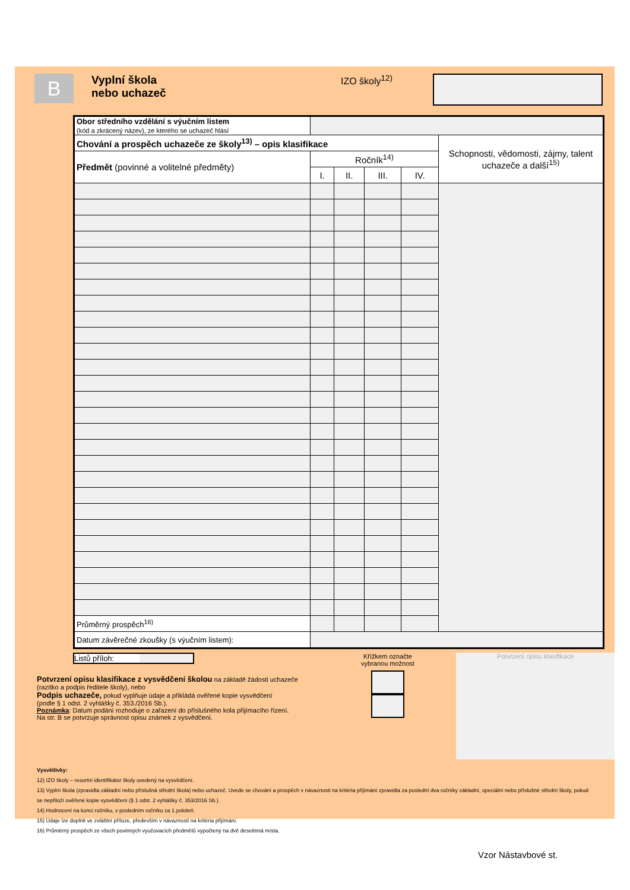B
Vyplní škola
nebo uchazeč
IZO školy<sup>12)</sup>
| Obor středního vzdělání s výučním listem (kód a zkrácený název), ze kterého se uchazeč hlásí | | | | | |
| Chování a prospěch uchazeče ze školy<sup>13)</sup> – opis klasifikace | | | | | Schopnosti, vědomosti, zájmy, talent uchazeče a další<sup>15)</sup> |
| Předmět (povinné a volitelné předměty) | Ročník<sup>14)</sup> | | | | |
| | I. | II. | III. | IV. | |
| Průměrný prospěch<sup>16)</sup> | | | | | |
| Datum závěrečné zkoušky (s výučním listem): | | | | | |
Listů příloh:
Potvrzení opisu klasifikace z vysvědčení školou na základě žádosti uchazeče
(razítko a podpis ředitele školy), nebo
Podpis uchazeče, pokud vyplňuje údaje a přikládá ověřené kopie vysvědčení
(podle § 1 odst. 2 vyhlášky č. 353./2016 Sb.).
Poznámka: Datum podání rozhoduje o zařazení do příslušného kola přijímacího řízení.
Na str. B se potvrzuje správnost opisu známek z vysvědčení.
Křížkem označte
vybranou možnost
Potvrzení opisu klasifikace
Vysvětlivky:
12) IZO školy – resortní identifikátor školy uvedený na vysvědčení.
13) Vyplní škola (zpravidla základní nebo příslušná střední škola) nebo uchazeč. Uvede se chování a prospěch v návaznosti na kritéria přijímání zpravidla za poslední dva ročníky základní, speciální nebo příslušné střední školy, pokud se nepřiloží ověřené kopie vysvědčení (§ 1 odst. 2 vyhlášky č. 353/2016 Sb.).
14) Hodnocení na konci ročníku, v posledním ročníku za 1.pololetí.
15) Údaje lze doplnit ve zvláštní příloze, především v návaznosti na kritéria přijímání.
16) Průměrný prospěch ze všech povinných vyučovacích předmětů vypočtený na dvě desetinná místa.
Vzor Nástavbové st.